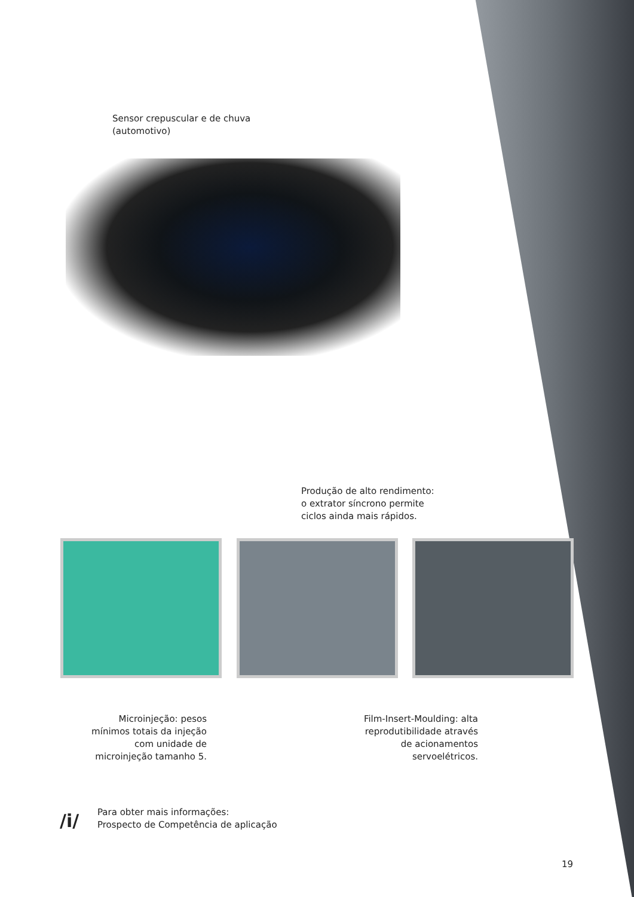Sensor crepuscular e de chuva
(automotivo)
Produção de alto rendimento:
o extrator síncrono permite
ciclos ainda mais rápidos.
Microinjeção: pesos mínimos totais da injeção com unidade de microinjeção tamanho 5.
Film-Insert-Moulding: alta reprodutibilidade através de acionamentos servoelétricos.
/i/
Para obter mais informações:
Prospecto de Competência de aplicação
19